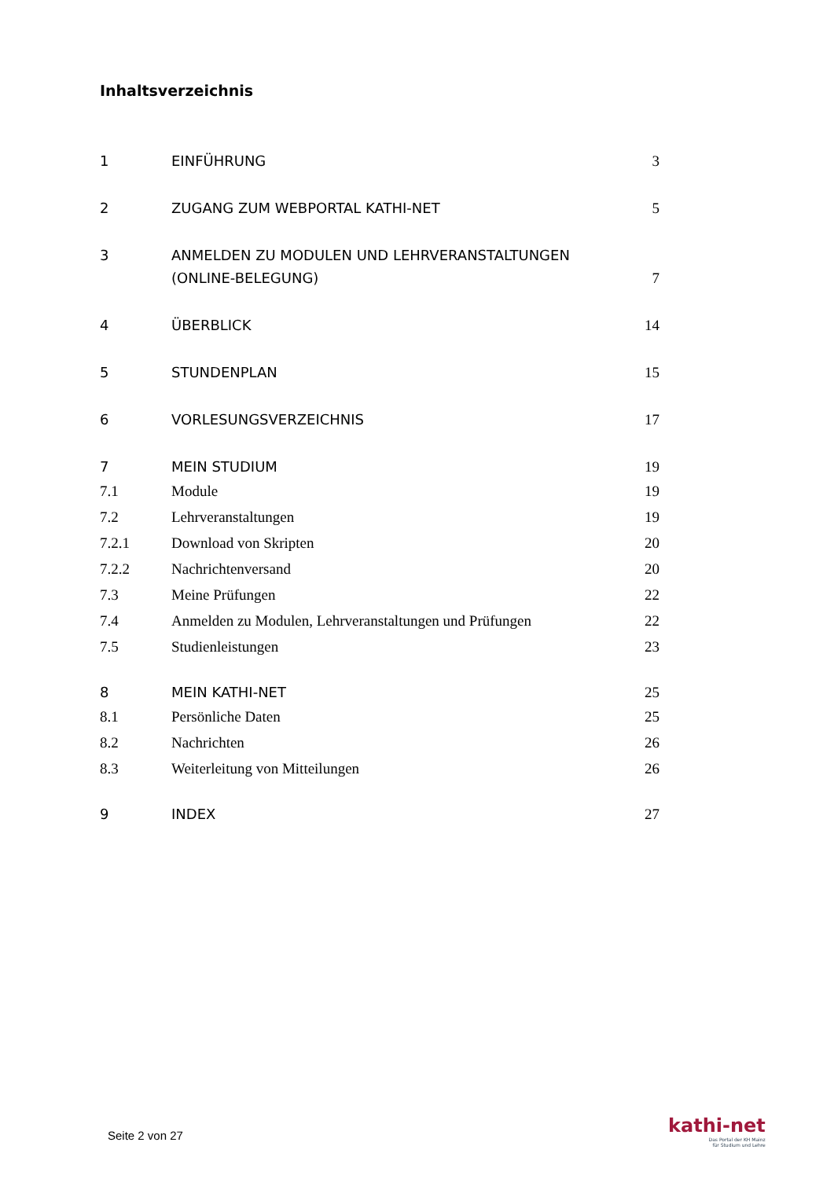Inhaltsverzeichnis
1 EINFÜHRUNG 3
2 ZUGANG ZUM WEBPORTAL KATHI-NET 5
3 ANMELDEN ZU MODULEN UND LEHRVERANSTALTUNGEN (ONLINE-BELEGUNG) 7
4 ÜBERBLICK 14
5 STUNDENPLAN 15
6 VORLESUNGSVERZEICHNIS 17
7 MEIN STUDIUM 19
7.1 Module 19
7.2 Lehrveranstaltungen 19
7.2.1 Download von Skripten 20
7.2.2 Nachrichtenversand 20
7.3 Meine Prüfungen 22
7.4 Anmelden zu Modulen, Lehrveranstaltungen und Prüfungen 22
7.5 Studienleistungen 23
8 MEIN KATHI-NET 25
8.1 Persönliche Daten 25
8.2 Nachrichten 26
8.3 Weiterleitung von Mitteilungen 26
9 INDEX 27
Seite 2 von 27
kathi-net
Das Portal der KH Mainz
für Studium und Lehre